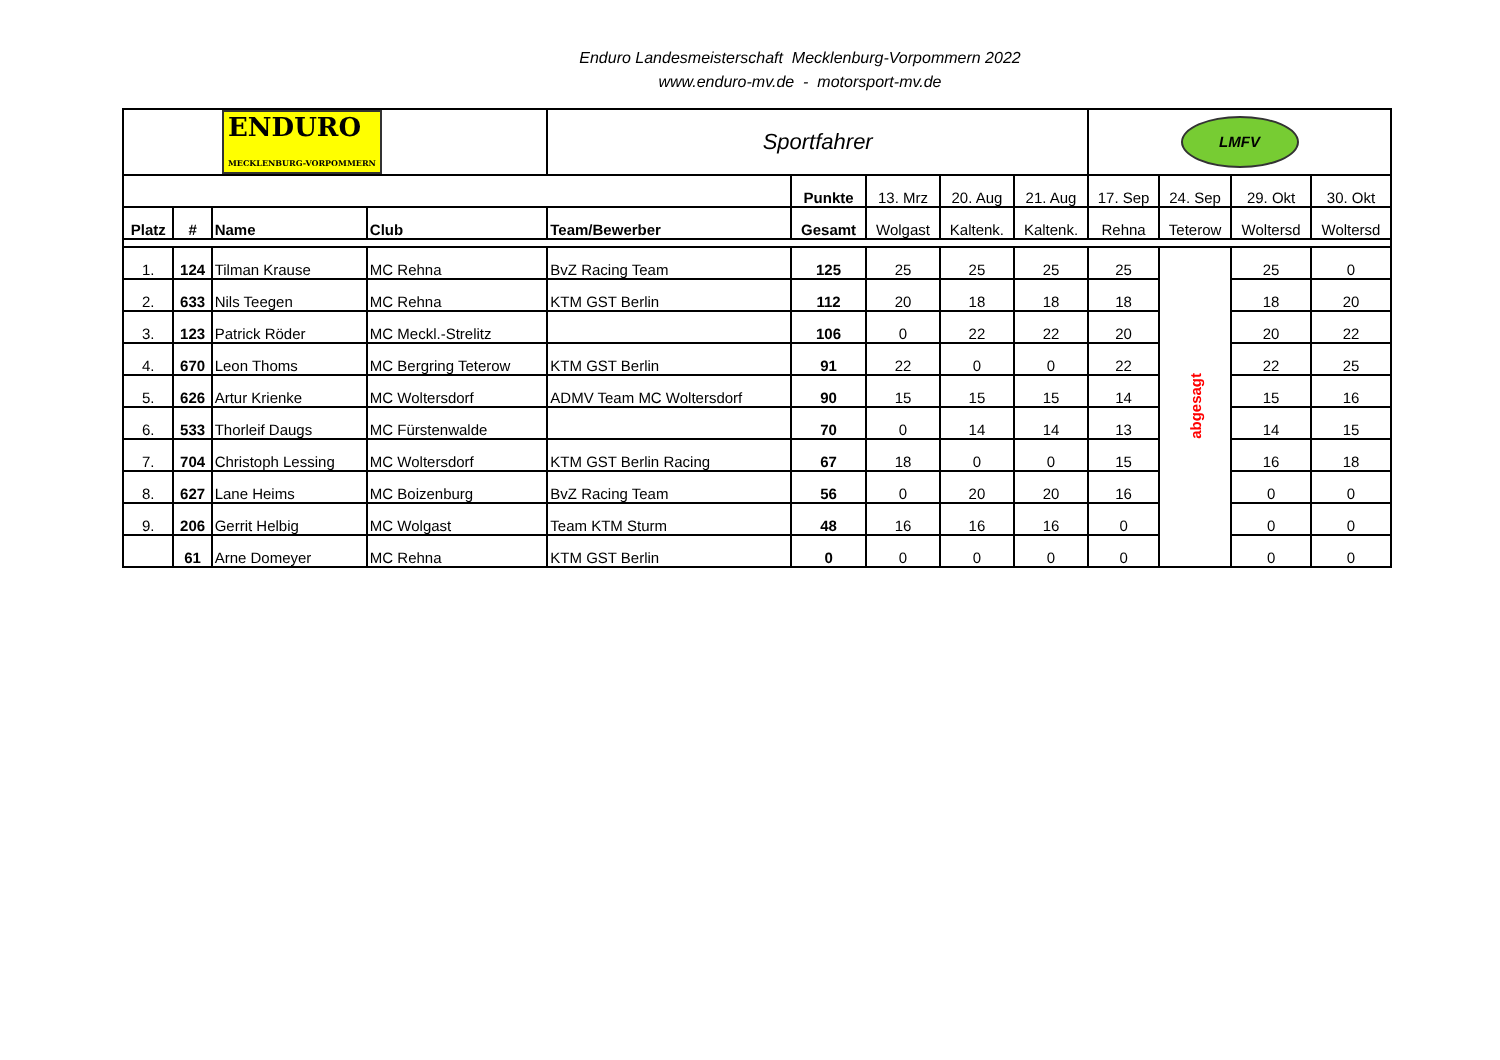Enduro Landesmeisterschaft Mecklenburg-Vorpommern 2022
www.enduro-mv.de - motorsport-mv.de
| ENDURO MECKLENBURG-VORPOMMERN | | | | Sportfahrer | | | | | LMFV | | | |
| | | | | | Punkte | 13. Mrz | 20. Aug | 21. Aug | 17. Sep | 24. Sep | 29. Okt | 30. Okt |
| Platz | # | Name | Club | Team/Bewerber | Gesamt | Wolgast | Kaltenk. | Kaltenk. | Rehna | Teterow | Woltersd | Woltersd |
| 1. | 124 | Tilman Krause | MC Rehna | BvZ Racing Team | 125 | 25 | 25 | 25 | 25 | abgesagt | 25 | 0 |
| 2. | 633 | Nils Teegen | MC Rehna | KTM GST Berlin | 112 | 20 | 18 | 18 | 18 | | 18 | 20 |
| 3. | 123 | Patrick Röder | MC Meckl.-Strelitz | | 106 | 0 | 22 | 22 | 20 | | 20 | 22 |
| 4. | 670 | Leon Thoms | MC Bergring Teterow | KTM GST Berlin | 91 | 22 | 0 | 0 | 22 | | 22 | 25 |
| 5. | 626 | Artur Krienke | MC Woltersdorf | ADMV Team MC Woltersdorf | 90 | 15 | 15 | 15 | 14 | | 15 | 16 |
| 6. | 533 | Thorleif Daugs | MC Fürstenwalde | | 70 | 0 | 14 | 14 | 13 | | 14 | 15 |
| 7. | 704 | Christoph Lessing | MC Woltersdorf | KTM GST Berlin Racing | 67 | 18 | 0 | 0 | 15 | | 16 | 18 |
| 8. | 627 | Lane Heims | MC Boizenburg | BvZ Racing Team | 56 | 0 | 20 | 20 | 16 | | 0 | 0 |
| 9. | 206 | Gerrit Helbig | MC Wolgast | Team KTM Sturm | 48 | 16 | 16 | 16 | 0 | | 0 | 0 |
| | 61 | Arne Domeyer | MC Rehna | KTM GST Berlin | 0 | 0 | 0 | 0 | 0 | | 0 | 0 |